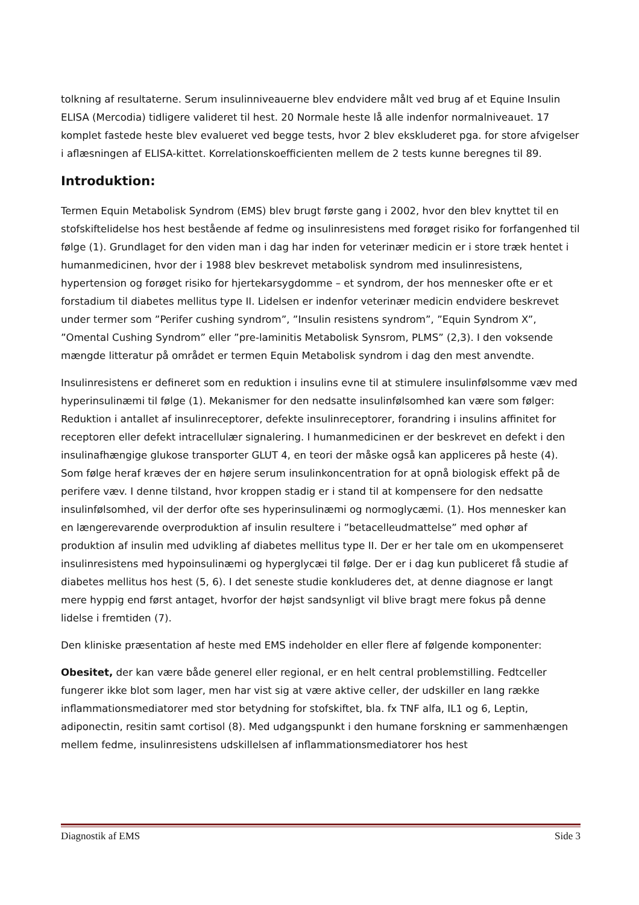tolkning af resultaterne. Serum insulinniveauerne blev endvidere målt ved brug af et Equine Insulin ELISA (Mercodia) tidligere valideret til hest. 20 Normale heste lå alle indenfor normalniveauet. 17 komplet fastede heste blev evalueret ved begge tests, hvor 2 blev ekskluderet pga. for store afvigelser i aflæsningen af ELISA-kittet. Korrelationskoefficienten mellem de 2 tests kunne beregnes til 89.
Introduktion:
Termen Equin Metabolisk Syndrom (EMS) blev brugt første gang i 2002, hvor den blev knyttet til en stofskiftelidelse hos hest bestående af fedme og insulinresistens med forøget risiko for forfangenhed til følge (1). Grundlaget for den viden man i dag har inden for veterinær medicin er i store træk hentet i humanmedicinen, hvor der i 1988 blev beskrevet metabolisk syndrom med insulinresistens, hypertension og forøget risiko for hjertekarsygdomme – et syndrom, der hos mennesker ofte er et forstadium til diabetes mellitus type II. Lidelsen er indenfor veterinær medicin endvidere beskrevet under termer som ”Perifer cushing syndrom”, ”Insulin resistens syndrom”, ”Equin Syndrom X”, ”Omental Cushing Syndrom” eller ”pre-laminitis Metabolisk Synsrom, PLMS” (2,3). I den voksende mængde litteratur på området er termen Equin Metabolisk syndrom i dag den mest anvendte.
Insulinresistens er defineret som en reduktion i insulins evne til at stimulere insulinfølsomme væv med hyperinsulinæmi til følge (1). Mekanismer for den nedsatte insulinfølsomhed kan være som følger: Reduktion i antallet af insulinreceptorer, defekte insulinreceptorer, forandring i insulins affinitet for receptoren eller defekt intracellulær signalering. I humanmedicinen er der beskrevet en defekt i den insulinafhængige glukose transporter GLUT 4, en teori der måske også kan appliceres på heste (4). Som følge heraf kræves der en højere serum insulinkoncentration for at opnå biologisk effekt på de perifere væv. I denne tilstand, hvor kroppen stadig er i stand til at kompensere for den nedsatte insulinfølsomhed, vil der derfor ofte ses hyperinsulinæmi og normoglycæmi. (1). Hos mennesker kan en længerevarende overproduktion af insulin resultere i ”betacelleudmattelse” med ophør af produktion af insulin med udvikling af diabetes mellitus type II. Der er her tale om en ukompenseret insulinresistens med hypoinsulinæmi og hyperglycæi til følge. Der er i dag kun publiceret få studie af diabetes mellitus hos hest (5, 6). I det seneste studie konkluderes det, at denne diagnose er langt mere hyppig end først antaget, hvorfor der højst sandsynligt vil blive bragt mere fokus på denne lidelse i fremtiden (7).
Den kliniske præsentation af heste med EMS indeholder en eller flere af følgende komponenter:
Obesitet, der kan være både generel eller regional, er en helt central problemstilling. Fedtceller fungerer ikke blot som lager, men har vist sig at være aktive celler, der udskiller en lang række inflammationsmediatorer med stor betydning for stofskiftet, bla. fx TNF alfa, IL1 og 6, Leptin, adiponectin, resitin samt cortisol (8). Med udgangspunkt i den humane forskning er sammenhængen mellem fedme, insulinresistens udskillelsen af inflammationsmediatorer hos hest
Diagnostik af EMS Side 3